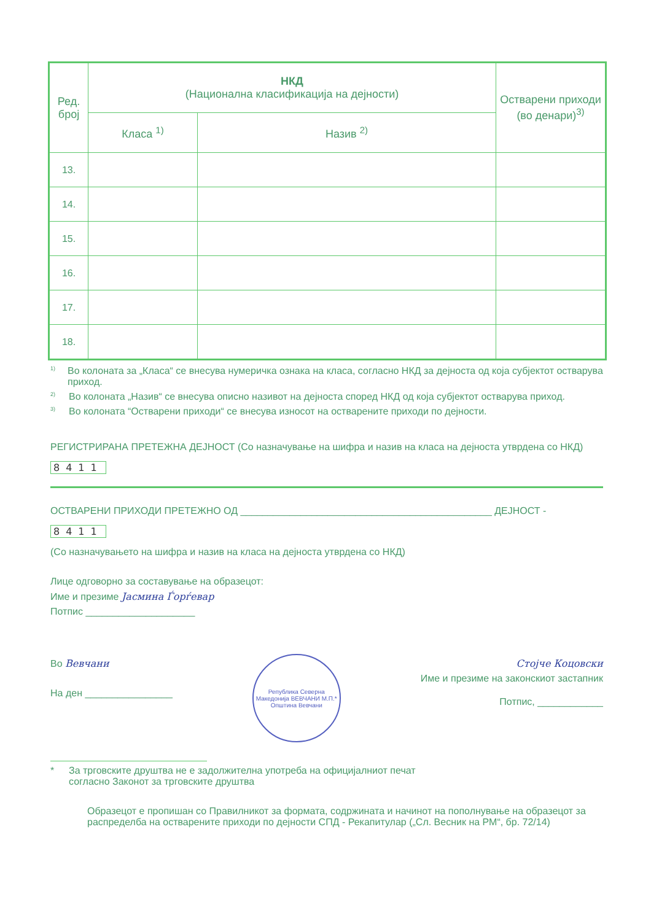| Ред. број | НКД (Национална класификација на дејности) | | Остварени приходи (во денари)<sup>3)</sup> |
| --- | --- | --- | --- |
| | Класа <sup>1)</sup> | Назив <sup>2)</sup> | |
| 13. | | | |
| 14. | | | |
| 15. | | | |
| 16. | | | |
| 17. | | | |
| 18. | | | |
<sup>1)</sup> Во колоната за „Класа“ се внесува нумеричка ознака на класа, согласно НКД за дејноста од која субјектот остварува приход.
<sup>2)</sup> Во колоната „Назив“ се внесува описно називот на дејноста според НКД од која субјектот остварува приход.
<sup>3)</sup> Во колоната “Остварени приходи“ се внесува износот на остварените приходи по дејности.
РЕГИСТРИРАНА ПРЕТЕЖНА ДЕЈНОСТ (Со назначување на шифра и назив на класа на дејноста утврдена со НКД)
8411
ОСТВАРЕНИ ПРИХОДИ ПРЕТЕЖНО ОД ______________________________________________ ДЕЈНОСТ -
8411
(Со назначувањето на шифра и назив на класа на дејноста утврдена со НКД)
Лице одговорно за составување на образецот:
Име и презиме Јасмина Ѓорѓевар
Потпис ____________________
Во Вевчани
На ден ________________
Република Северна Македонија ВЕВЧАНИ М.П.* Општина Вевчани
Стојче Коцовски
Име и презиме на законскиот застапник
Потпис, ____________
* За трговските друштва не е задолжителна употреба на официјалниот печат
согласно Законот за трговските друштва
Образецот е пропишан со Правилникот за формата, содржината и начинот на пополнување на образецот за распределба на остварените приходи по дејности СПД - Рекапитулар („Сл. Весник на РМ“, бр. 72/14)